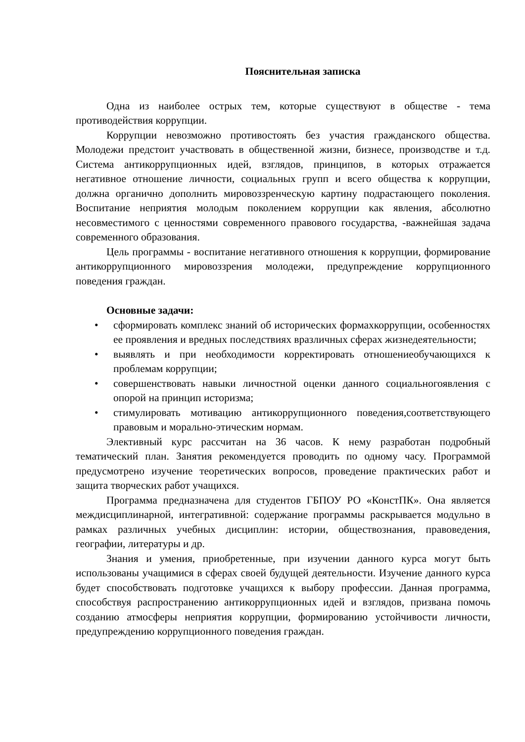Пояснительная записка
Одна из наиболее острых тем, которые существуют в обществе - тема противодействия коррупции.
Коррупции невозможно противостоять без участия гражданского общества. Молодежи предстоит участвовать в общественной жизни, бизнесе, производстве и т.д. Система антикоррупционных идей, взглядов, принципов, в которых отражается негативное отношение личности, социальных групп и всего общества к коррупции, должна органично дополнить мировоззренческую картину подрастающего поколения. Воспитание неприятия молодым поколением коррупции как явления, абсолютно несовместимого с ценностями современного правового государства, -важнейшая задача современного образования.
Цель программы - воспитание негативного отношения к коррупции, формирование антикоррупционного мировоззрения молодежи, предупреждение коррупционного поведения граждан.
Основные задачи:
• сформировать комплекс знаний об исторических формахкоррупции, особенностях ее проявления и вредных последствиях вразличных сферах жизнедеятельности;
• выявлять и при необходимости корректировать отношениеобучающихся к проблемам коррупции;
• совершенствовать навыки личностной оценки данного социальногоявления с опорой на принцип историзма;
• стимулировать мотивацию антикоррупционного поведения,соответствующего правовым и морально-этическим нормам.
Элективный курс рассчитан на 36 часов. К нему разработан подробный тематический план. Занятия рекомендуется проводить по одному часу. Программой предусмотрено изучение теоретических вопросов, проведение практических работ и защита творческих работ учащихся.
Программа предназначена для студентов ГБПОУ РО «КонстПК». Она является междисциплинарной, интегративной: содержание программы раскрывается модульно в рамках различных учебных дисциплин: истории, обществознания, правоведения, географии, литературы и др.
Знания и умения, приобретенные, при изучении данного курса могут быть использованы учащимися в сферах своей будущей деятельности. Изучение данного курса будет способствовать подготовке учащихся к выбору профессии. Данная программа, способствуя распространению антикоррупционных идей и взглядов, призвана помочь созданию атмосферы неприятия коррупции, формированию устойчивости личности, предупреждению коррупционного поведения граждан.